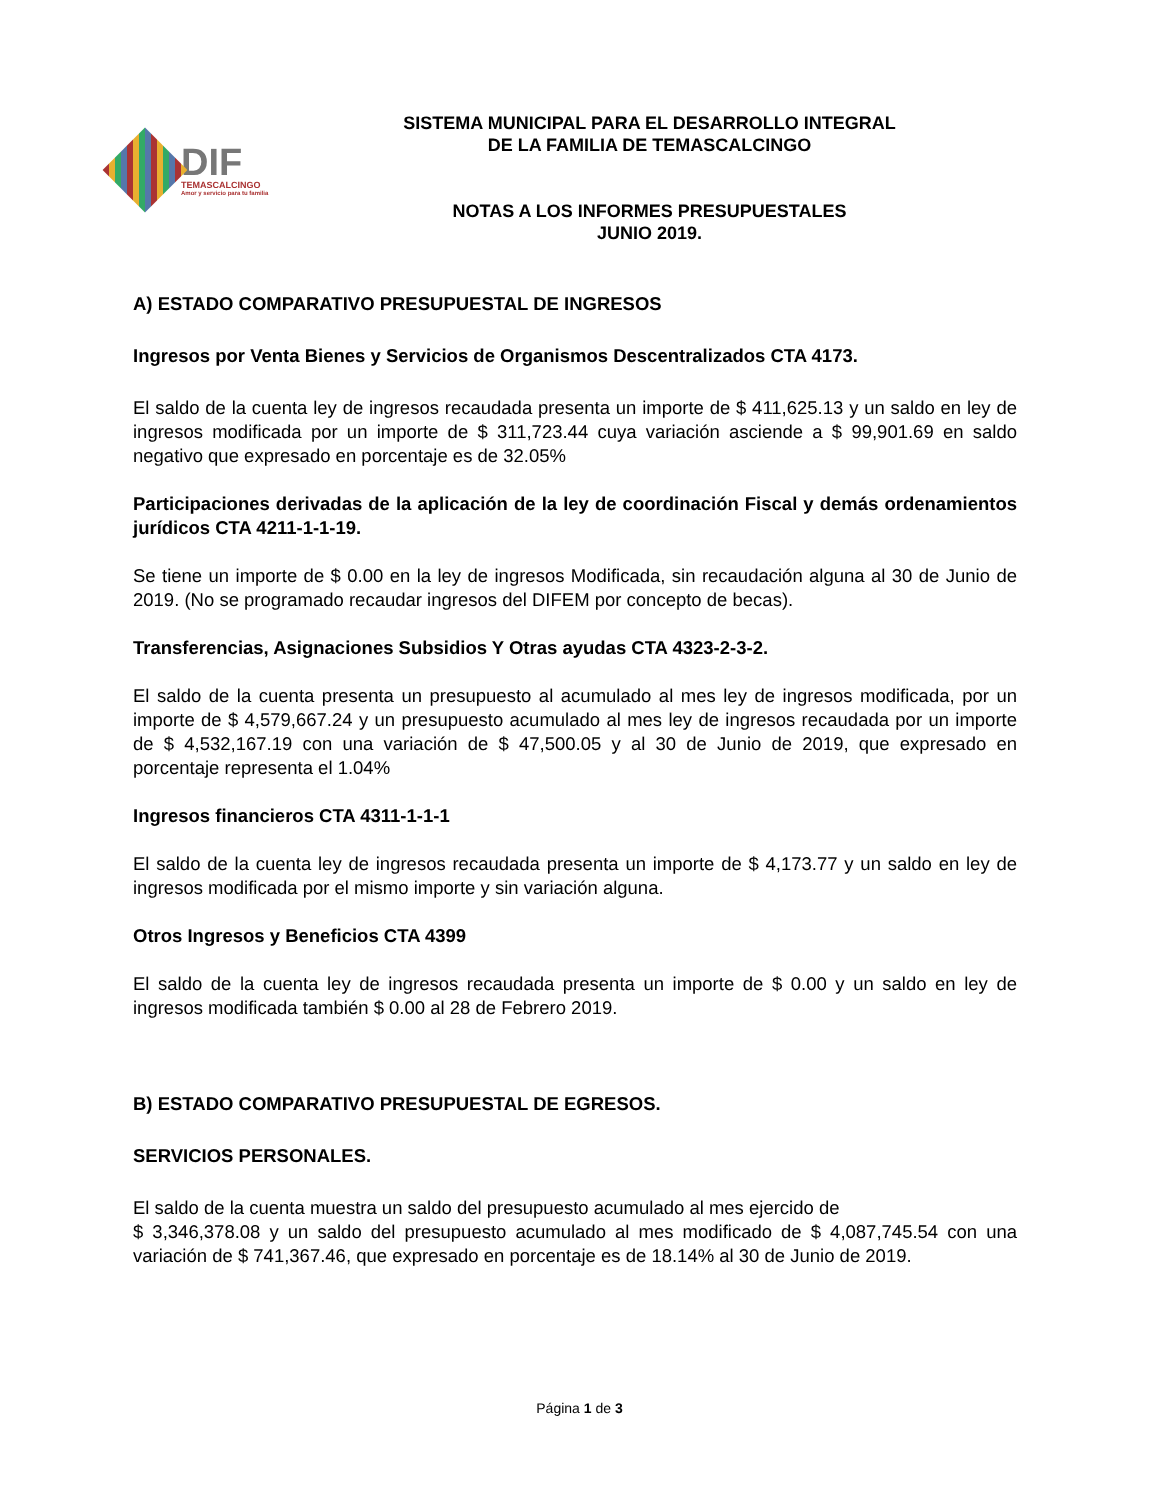DIF
TEMASCALCINGO
Amor y servicio para tu familia
SISTEMA MUNICIPAL PARA EL DESARROLLO INTEGRAL
DE LA FAMILIA DE TEMASCALCINGO
NOTAS A LOS INFORMES PRESUPUESTALES
JUNIO 2019.
A) ESTADO COMPARATIVO PRESUPUESTAL DE INGRESOS
Ingresos por Venta Bienes y Servicios de Organismos Descentralizados CTA 4173.
El saldo de la cuenta ley de ingresos recaudada presenta un importe de $ 411,625.13 y un saldo en ley de ingresos modificada por un importe de $ 311,723.44 cuya variación asciende a $ 99,901.69 en saldo negativo que expresado en porcentaje es de 32.05%
Participaciones derivadas de la aplicación de la ley de coordinación Fiscal y demás ordenamientos jurídicos CTA 4211-1-1-19.
Se tiene un importe de $ 0.00 en la ley de ingresos Modificada, sin recaudación alguna al 30 de Junio de 2019. (No se programado recaudar ingresos del DIFEM por concepto de becas).
Transferencias, Asignaciones Subsidios Y Otras ayudas CTA 4323-2-3-2.
El saldo de la cuenta presenta un presupuesto al acumulado al mes ley de ingresos modificada, por un importe de $ 4,579,667.24 y un presupuesto acumulado al mes ley de ingresos recaudada por un importe de $ 4,532,167.19 con una variación de $ 47,500.05 y al 30 de Junio de 2019, que expresado en porcentaje representa el 1.04%
Ingresos financieros CTA 4311-1-1-1
El saldo de la cuenta ley de ingresos recaudada presenta un importe de $ 4,173.77 y un saldo en ley de ingresos modificada por el mismo importe y sin variación alguna.
Otros Ingresos y Beneficios CTA 4399
El saldo de la cuenta ley de ingresos recaudada presenta un importe de $ 0.00 y un saldo en ley de ingresos modificada también $ 0.00 al 28 de Febrero 2019.
B) ESTADO COMPARATIVO PRESUPUESTAL DE EGRESOS.
SERVICIOS PERSONALES.
El saldo de la cuenta muestra un saldo del presupuesto acumulado al mes ejercido de
$ 3,346,378.08 y un saldo del presupuesto acumulado al mes modificado de $ 4,087,745.54 con una variación de $ 741,367.46, que expresado en porcentaje es de 18.14% al 30 de Junio de 2019.
Página 1 de 3